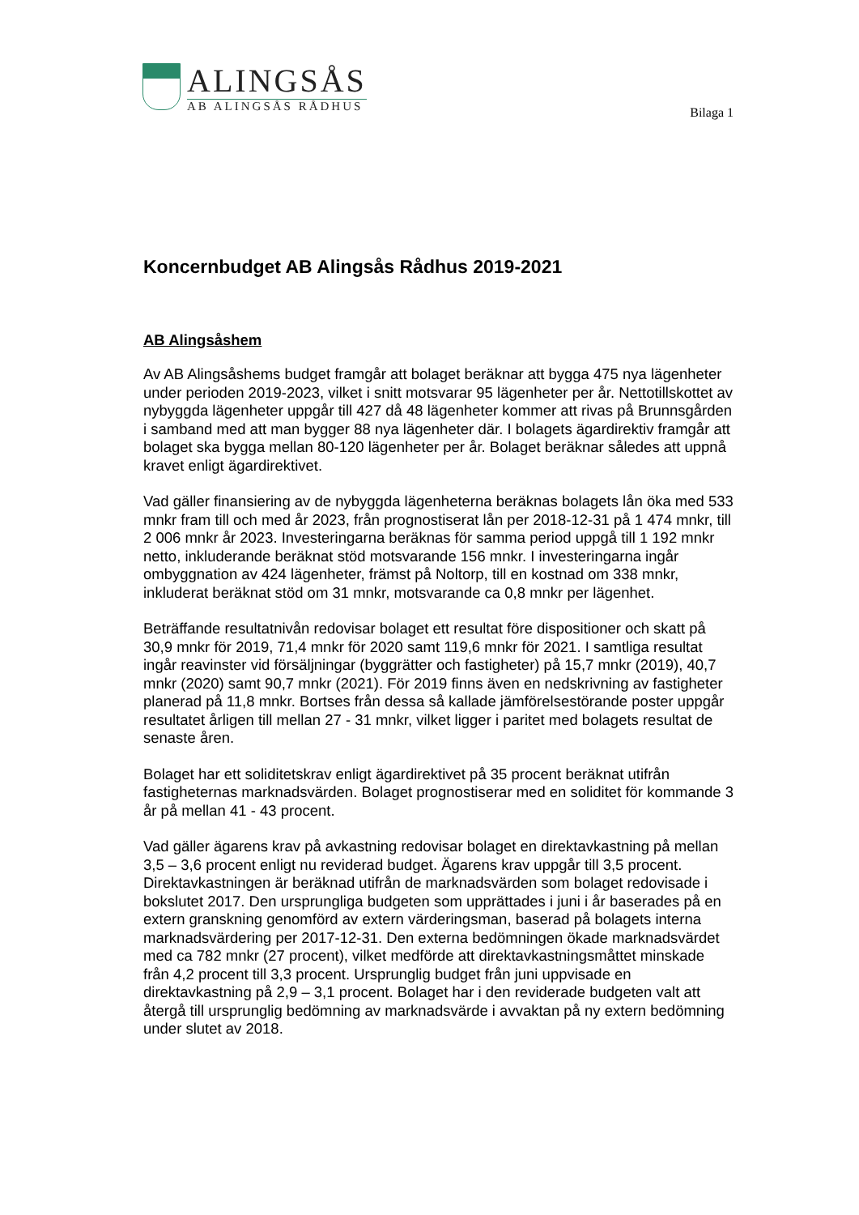ALINGSÅS
AB ALINGSÅS RÅDHUS
Bilaga 1
Koncernbudget AB Alingsås Rådhus 2019-2021
AB Alingsåshem
Av AB Alingsåshems budget framgår att bolaget beräknar att bygga 475 nya lägenheter under perioden 2019-2023, vilket i snitt motsvarar 95 lägenheter per år. Nettotillskottet av nybyggda lägenheter uppgår till 427 då 48 lägenheter kommer att rivas på Brunnsgården i samband med att man bygger 88 nya lägenheter där. I bolagets ägardirektiv framgår att bolaget ska bygga mellan 80-120 lägenheter per år. Bolaget beräknar således att uppnå kravet enligt ägardirektivet.
Vad gäller finansiering av de nybyggda lägenheterna beräknas bolagets lån öka med 533 mnkr fram till och med år 2023, från prognostiserat lån per 2018-12-31 på 1 474 mnkr, till 2 006 mnkr år 2023. Investeringarna beräknas för samma period uppgå till 1 192 mnkr netto, inkluderande beräknat stöd motsvarande 156 mnkr. I investeringarna ingår ombyggnation av 424 lägenheter, främst på Noltorp, till en kostnad om 338 mnkr, inkluderat beräknat stöd om 31 mnkr, motsvarande ca 0,8 mnkr per lägenhet.
Beträffande resultatnivån redovisar bolaget ett resultat före dispositioner och skatt på 30,9 mnkr för 2019, 71,4 mnkr för 2020 samt 119,6 mnkr för 2021. I samtliga resultat ingår reavinster vid försäljningar (byggrätter och fastigheter) på 15,7 mnkr (2019), 40,7 mnkr (2020) samt 90,7 mnkr (2021). För 2019 finns även en nedskrivning av fastigheter planerad på 11,8 mnkr. Bortses från dessa så kallade jämförelsestörande poster uppgår resultatet årligen till mellan 27 - 31 mnkr, vilket ligger i paritet med bolagets resultat de senaste åren.
Bolaget har ett soliditetskrav enligt ägardirektivet på 35 procent beräknat utifrån fastigheternas marknadsvärden. Bolaget prognostiserar med en soliditet för kommande 3 år på mellan 41 - 43 procent.
Vad gäller ägarens krav på avkastning redovisar bolaget en direktavkastning på mellan 3,5 – 3,6 procent enligt nu reviderad budget. Ägarens krav uppgår till 3,5 procent. Direktavkastningen är beräknad utifrån de marknadsvärden som bolaget redovisade i bokslutet 2017. Den ursprungliga budgeten som upprättades i juni i år baserades på en extern granskning genomförd av extern värderingsman, baserad på bolagets interna marknadsvärdering per 2017-12-31. Den externa bedömningen ökade marknadsvärdet med ca 782 mnkr (27 procent), vilket medförde att direktavkastningsmåttet minskade från 4,2 procent till 3,3 procent. Ursprunglig budget från juni uppvisade en direktavkastning på 2,9 – 3,1 procent. Bolaget har i den reviderade budgeten valt att återgå till ursprunglig bedömning av marknadsvärde i avvaktan på ny extern bedömning under slutet av 2018.